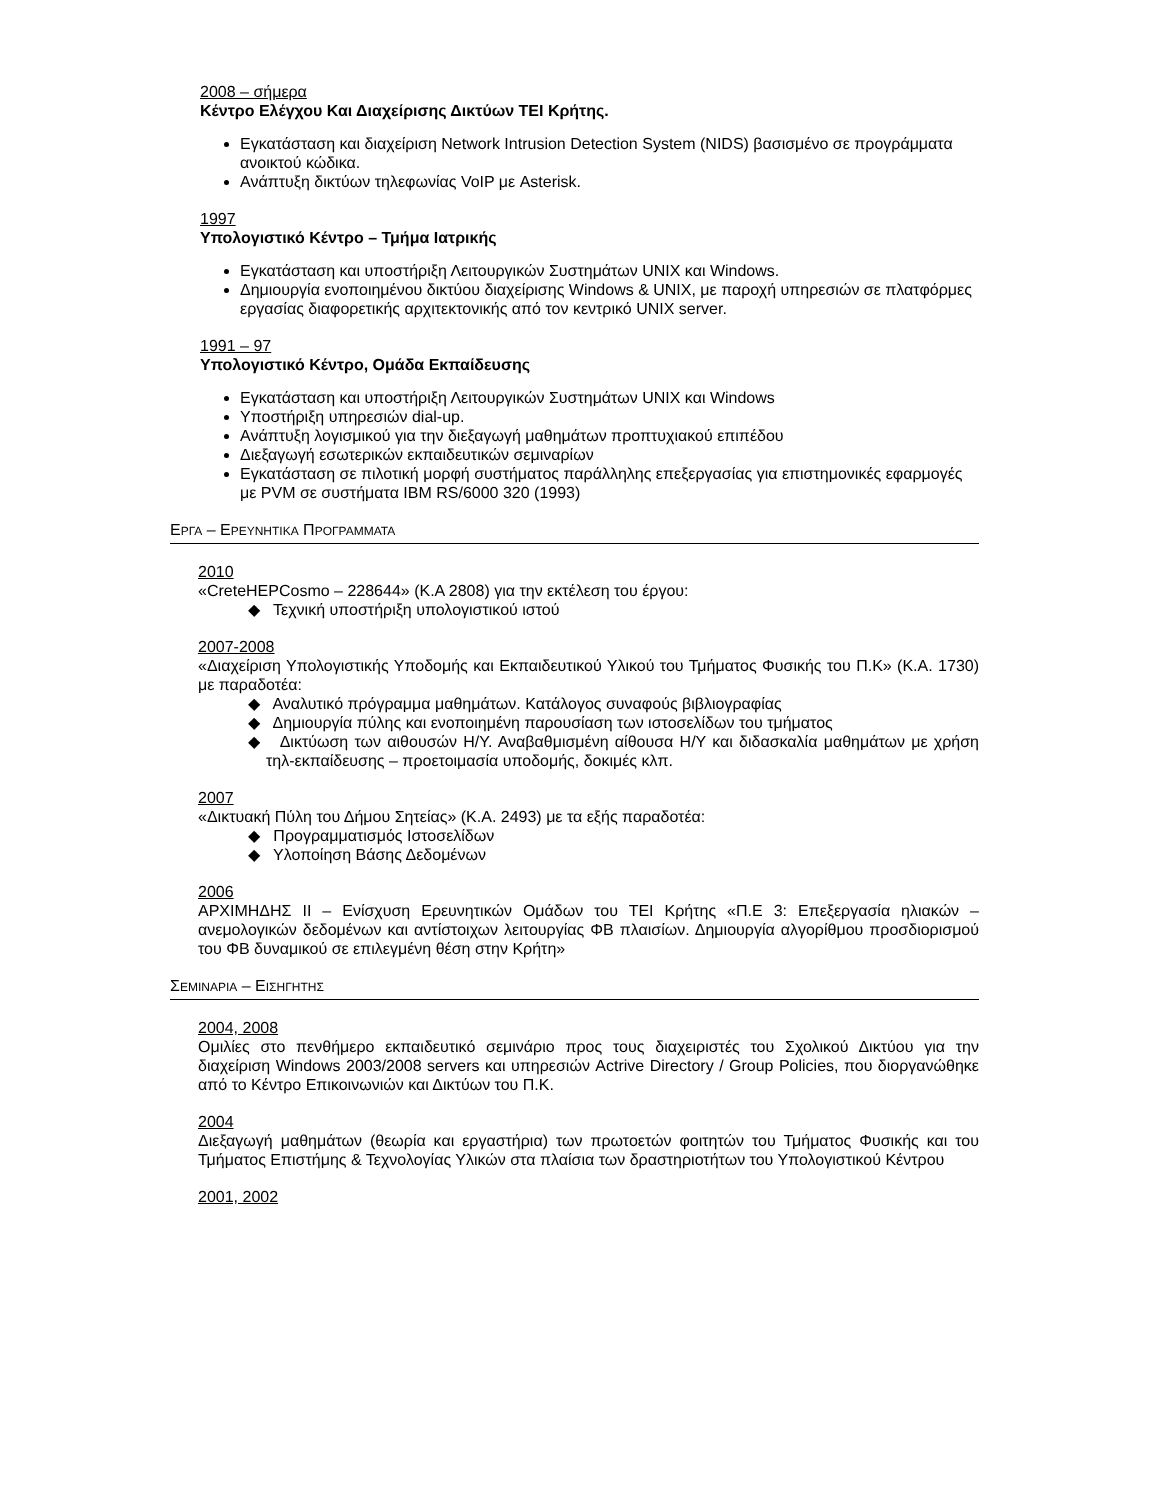2008 – σήμερα
Κέντρο Ελέγχου Και Διαχείρισης Δικτύων ΤΕΙ Κρήτης.
Εγκατάσταση και διαχείριση Network Intrusion Detection System (NIDS) βασισμένο σε προγράμματα ανοικτού κώδικα.
Ανάπτυξη δικτύων τηλεφωνίας VoIP με Asterisk.
1997
Υπολογιστικό Κέντρο – Τμήμα Ιατρικής
Εγκατάσταση και υποστήριξη Λειτουργικών Συστημάτων UNIX και Windows.
Δημιουργία ενοποιημένου δικτύου διαχείρισης Windows & UNIX, με παροχή υπηρεσιών σε πλατφόρμες εργασίας διαφορετικής αρχιτεκτονικής από τον κεντρικό UNIX server.
1991 – 97
Υπολογιστικό Κέντρο, Ομάδα Εκπαίδευσης
Εγκατάσταση και υποστήριξη Λειτουργικών Συστημάτων UNIX και Windows
Υποστήριξη υπηρεσιών dial-up.
Ανάπτυξη λογισμικού για την διεξαγωγή μαθημάτων προπτυχιακού επιπέδου
Διεξαγωγή εσωτερικών εκπαιδευτικών σεμιναρίων
Εγκατάσταση σε πιλοτική μορφή συστήματος παράλληλης επεξεργασίας για επιστημονικές εφαρμογές με PVM σε συστήματα IBM RS/6000 320 (1993)
ΕΡΓΑ – ΕΡΕΥΝΗΤΙΚΑ ΠΡΟΓΡΑΜΜΑΤΑ
2010
«CreteHEPCosmo – 228644» (Κ.Α 2808) για την εκτέλεση του έργου:
◆ Τεχνική υποστήριξη υπολογιστικού ιστού
2007-2008
«Διαχείριση Υπολογιστικής Υποδομής και Εκπαιδευτικού Υλικού του Τμήματος Φυσικής του Π.Κ» (Κ.Α. 1730) με παραδοτέα:
◆ Αναλυτικό πρόγραμμα μαθημάτων. Κατάλογος συναφούς βιβλιογραφίας
◆ Δημιουργία πύλης και ενοποιημένη παρουσίαση των ιστοσελίδων του τμήματος
◆ Δικτύωση των αιθουσών Η/Υ. Αναβαθμισμένη αίθουσα Η/Υ και διδασκαλία μαθημάτων με χρήση τηλ-εκπαίδευσης – προετοιμασία υποδομής, δοκιμές κλπ.
2007
«Δικτυακή Πύλη του Δήμου Σητείας» (Κ.Α. 2493) με τα εξής παραδοτέα:
◆ Προγραμματισμός Ιστοσελίδων
◆ Υλοποίηση Βάσης Δεδομένων
2006
ΑΡΧΙΜΗΔΗΣ ΙΙ – Ενίσχυση Ερευνητικών Ομάδων του ΤΕΙ Κρήτης «Π.Ε 3: Επεξεργασία ηλιακών – ανεμολογικών δεδομένων και αντίστοιχων λειτουργίας ΦΒ πλαισίων. Δημιουργία αλγορίθμου προσδιορισμού του ΦΒ δυναμικού σε επιλεγμένη θέση στην Κρήτη»
ΣΕΜΙΝΑΡΙΑ – ΕΙΣΗΓΗΤΗΣ
2004, 2008
Ομιλίες στο πενθήμερο εκπαιδευτικό σεμινάριο προς τους διαχειριστές του Σχολικού Δικτύου για την διαχείριση Windows 2003/2008 servers και υπηρεσιών Actrive Directory / Group Policies, που διοργανώθηκε από το Κέντρο Επικοινωνιών και Δικτύων του Π.Κ.
2004
Διεξαγωγή μαθημάτων (θεωρία και εργαστήρια) των πρωτοετών φοιτητών του Τμήματος Φυσικής και του Τμήματος Επιστήμης & Τεχνολογίας Υλικών στα πλαίσια των δραστηριοτήτων του Υπολογιστικού Κέντρου
2001, 2002